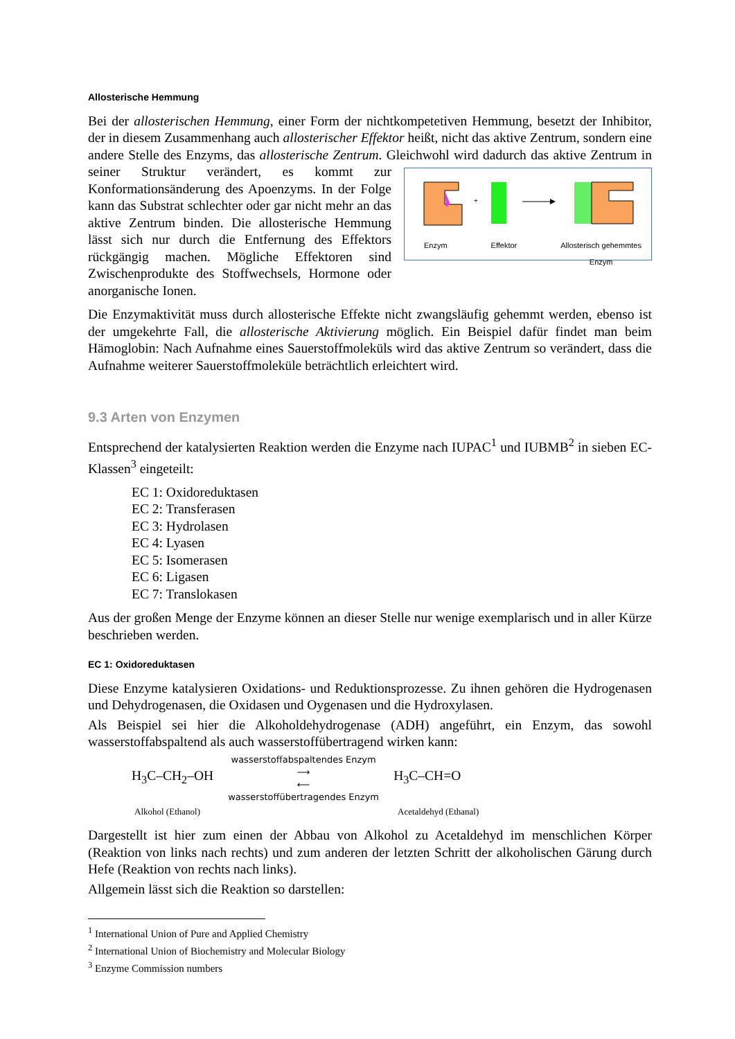Allosterische Hemmung
Bei der allosterischen Hemmung, einer Form der nichtkompetetiven Hemmung, besetzt der Inhibitor, der in diesem Zusammenhang auch allosterischer Effektor heißt, nicht das aktive Zentrum, sondern eine andere Stelle des Enzyms, das allosterische Zentrum. Gleichwohl wird
+
Enzym Effektor Allosterisch gehemmtes
Enzym dadurch das aktive Zentrum in seiner Struktur verändert, es kommt zur Konformationsänderung des Apoenzyms. In der Folge kann das Substrat schlechter oder gar nicht mehr an das aktive Zentrum binden. Die allosterische Hemmung lässt sich nur durch die Entfernung des Effektors rückgängig machen. Mögliche Effektoren sind Zwischenprodukte des Stoffwechsels, Hormone oder anorganische Ionen.
Die Enzymaktivität muss durch allosterische Effekte nicht zwangsläufig gehemmt werden, ebenso ist der umgekehrte Fall, die allosterische Aktivierung möglich. Ein Beispiel dafür findet man beim Hämoglobin: Nach Aufnahme eines Sauerstoffmoleküls wird das aktive Zentrum so verändert, dass die Aufnahme weiterer Sauerstoffmoleküle beträchtlich erleichtert wird.
9.3 Arten von Enzymen
Entsprechend der katalysierten Reaktion werden die Enzyme nach IUPAC<sup>1</sup> und IUBMB<sup>2</sup> in sieben EC-Klassen<sup>3</sup> eingeteilt:
EC 1: Oxidoreduktasen
EC 2: Transferasen
EC 3: Hydrolasen
EC 4: Lyasen
EC 5: Isomerasen
EC 6: Ligasen
EC 7: Translokasen
Aus der großen Menge der Enzyme können an dieser Stelle nur wenige exemplarisch und in aller Kürze beschrieben werden.
EC 1: Oxidoreduktasen
Diese Enzyme katalysieren Oxidations- und Reduktionsprozesse. Zu ihnen gehören die Hydrogenasen und Dehydrogenasen, die Oxidasen und Oygenasen und die Hydroxylasen.
Als Beispiel sei hier die Alkoholdehydrogenase (ADH) angeführt, ein Enzym, das sowohl wasserstoffabspaltend als auch wasserstoffübertragend wirken kann:
H<sub>3</sub>C–CH<sub>2</sub>–OH
wasserstoffabspaltendes Enzym
⟶
⟵
wasserstoffübertragendes Enzym
H<sub>3</sub>C–CH=O
Alkohol (Ethanol) Acetaldehyd (Ethanal)
Dargestellt ist hier zum einen der Abbau von Alkohol zu Acetaldehyd im menschlichen Körper (Reaktion von links nach rechts) und zum anderen der letzten Schritt der alkoholischen Gärung durch Hefe (Reaktion von rechts nach links).
Allgemein lässt sich die Reaktion so darstellen:
<sup>1</sup> International Union of Pure and Applied Chemistry
<sup>2</sup> International Union of Biochemistry and Molecular Biology
<sup>3</sup> Enzyme Commission numbers